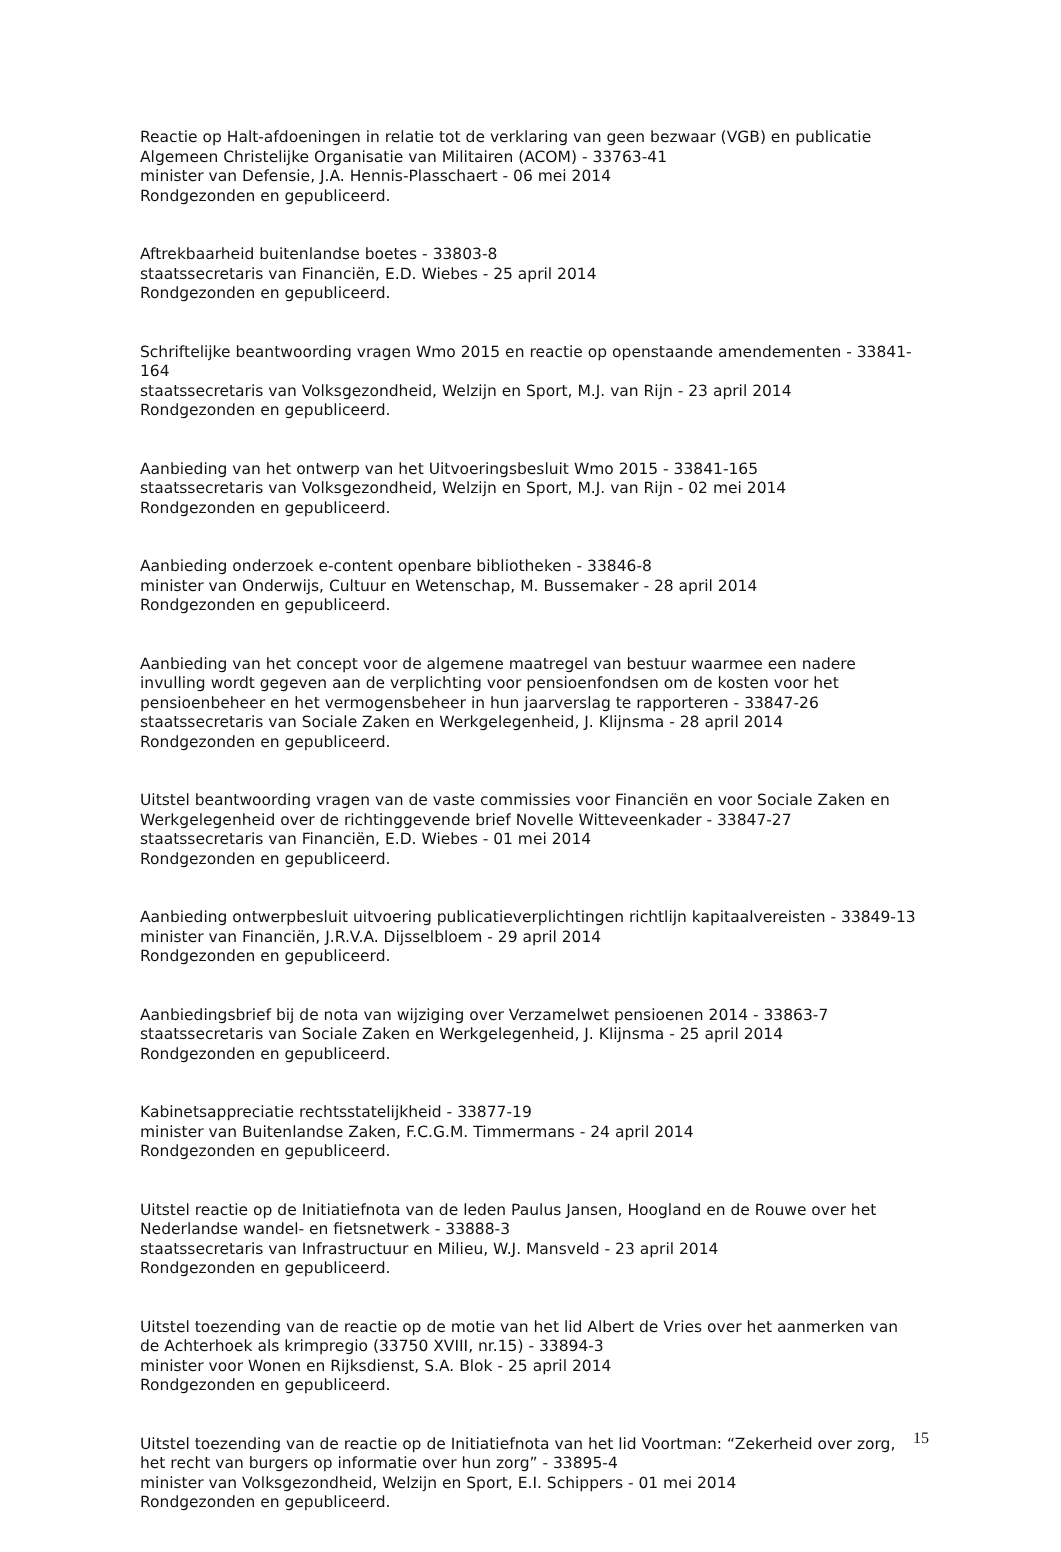Reactie op Halt-afdoeningen in relatie tot de verklaring van geen bezwaar (VGB) en publicatie Algemeen Christelijke Organisatie van Militairen (ACOM) - 33763-41
minister van Defensie, J.A. Hennis-Plasschaert - 06 mei 2014
Rondgezonden en gepubliceerd.
Aftrekbaarheid buitenlandse boetes - 33803-8
staatssecretaris van Financiën, E.D. Wiebes - 25 april 2014
Rondgezonden en gepubliceerd.
Schriftelijke beantwoording vragen Wmo 2015 en reactie op openstaande amendementen - 33841-164
staatssecretaris van Volksgezondheid, Welzijn en Sport, M.J. van Rijn - 23 april 2014
Rondgezonden en gepubliceerd.
Aanbieding van het ontwerp van het Uitvoeringsbesluit Wmo 2015 - 33841-165
staatssecretaris van Volksgezondheid, Welzijn en Sport, M.J. van Rijn - 02 mei 2014
Rondgezonden en gepubliceerd.
Aanbieding onderzoek e-content openbare bibliotheken - 33846-8
minister van Onderwijs, Cultuur en Wetenschap, M. Bussemaker - 28 april 2014
Rondgezonden en gepubliceerd.
Aanbieding van het concept voor de algemene maatregel van bestuur waarmee een nadere invulling wordt gegeven aan de verplichting voor pensioenfondsen om de kosten voor het pensioenbeheer en het vermogensbeheer in hun jaarverslag te rapporteren - 33847-26
staatssecretaris van Sociale Zaken en Werkgelegenheid, J. Klijnsma - 28 april 2014
Rondgezonden en gepubliceerd.
Uitstel beantwoording vragen van de vaste commissies voor Financiën en voor Sociale Zaken en Werkgelegenheid over de richtinggevende brief Novelle Witteveenkader - 33847-27
staatssecretaris van Financiën, E.D. Wiebes - 01 mei 2014
Rondgezonden en gepubliceerd.
Aanbieding ontwerpbesluit uitvoering publicatieverplichtingen richtlijn kapitaalvereisten - 33849-13
minister van Financiën, J.R.V.A. Dijsselbloem - 29 april 2014
Rondgezonden en gepubliceerd.
Aanbiedingsbrief bij de nota van wijziging over Verzamelwet pensioenen 2014 - 33863-7
staatssecretaris van Sociale Zaken en Werkgelegenheid, J. Klijnsma - 25 april 2014
Rondgezonden en gepubliceerd.
Kabinetsappreciatie rechtsstatelijkheid - 33877-19
minister van Buitenlandse Zaken, F.C.G.M. Timmermans - 24 april 2014
Rondgezonden en gepubliceerd.
Uitstel reactie op de Initiatiefnota van de leden Paulus Jansen, Hoogland en de Rouwe over het Nederlandse wandel- en fietsnetwerk - 33888-3
staatssecretaris van Infrastructuur en Milieu, W.J. Mansveld - 23 april 2014
Rondgezonden en gepubliceerd.
Uitstel toezending van de reactie op de motie van het lid Albert de Vries over het aanmerken van de Achterhoek als krimpregio (33750 XVIII, nr.15) - 33894-3
minister voor Wonen en Rijksdienst, S.A. Blok - 25 april 2014
Rondgezonden en gepubliceerd.
Uitstel toezending van de reactie op de Initiatiefnota van het lid Voortman: “Zekerheid over zorg, het recht van burgers op informatie over hun zorg” - 33895-4
minister van Volksgezondheid, Welzijn en Sport, E.I. Schippers - 01 mei 2014
Rondgezonden en gepubliceerd.
15